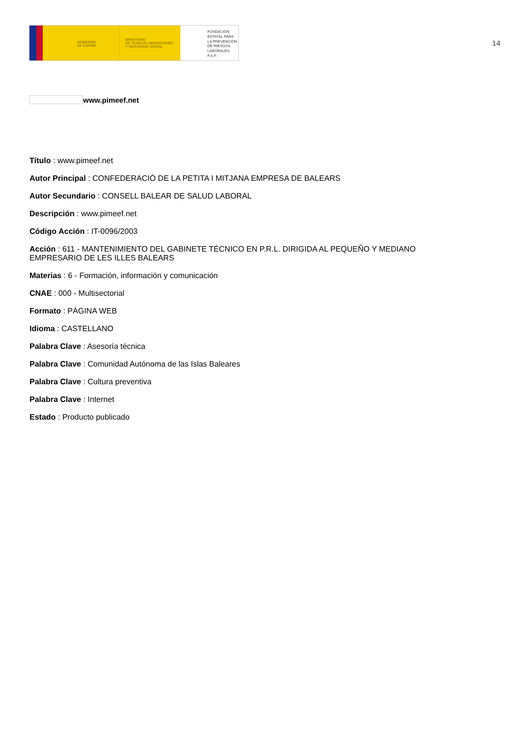GOBIERNO
DE ESPAÑA
MINISTERIO
DE TRABAJO, MIGRACIONES
Y SEGURIDAD SOCIAL
FUNDACIÓN
ESTATAL PARA
LA PREVENCIÓN
DE RIESGOS
LABORALES, F.S.P.
14
www.pimeef.net
Título : www.pimeef.net
Autor Principal : CONFEDERACIÓ DE LA PETITA I MITJANA EMPRESA DE BALEARS
Autor Secundario : CONSELL BALEAR DE SALUD LABORAL
Descripción : www.pimeef.net
Código Acción : IT-0096/2003
Acción : 611 - MANTENIMIENTO DEL GABINETE TÉCNICO EN P.R.L. DIRIGIDA AL PEQUEÑO Y MEDIANO EMPRESARIO DE LES ILLES BALEARS
Materias : 6 - Formación, información y comunicación
CNAE : 000 - Multisectorial
Formato : PÁGINA WEB
Idioma : CASTELLANO
Palabra Clave : Asesoría técnica
Palabra Clave : Comunidad Autónoma de las Islas Baleares
Palabra Clave : Cultura preventiva
Palabra Clave : Internet
Estado : Producto publicado